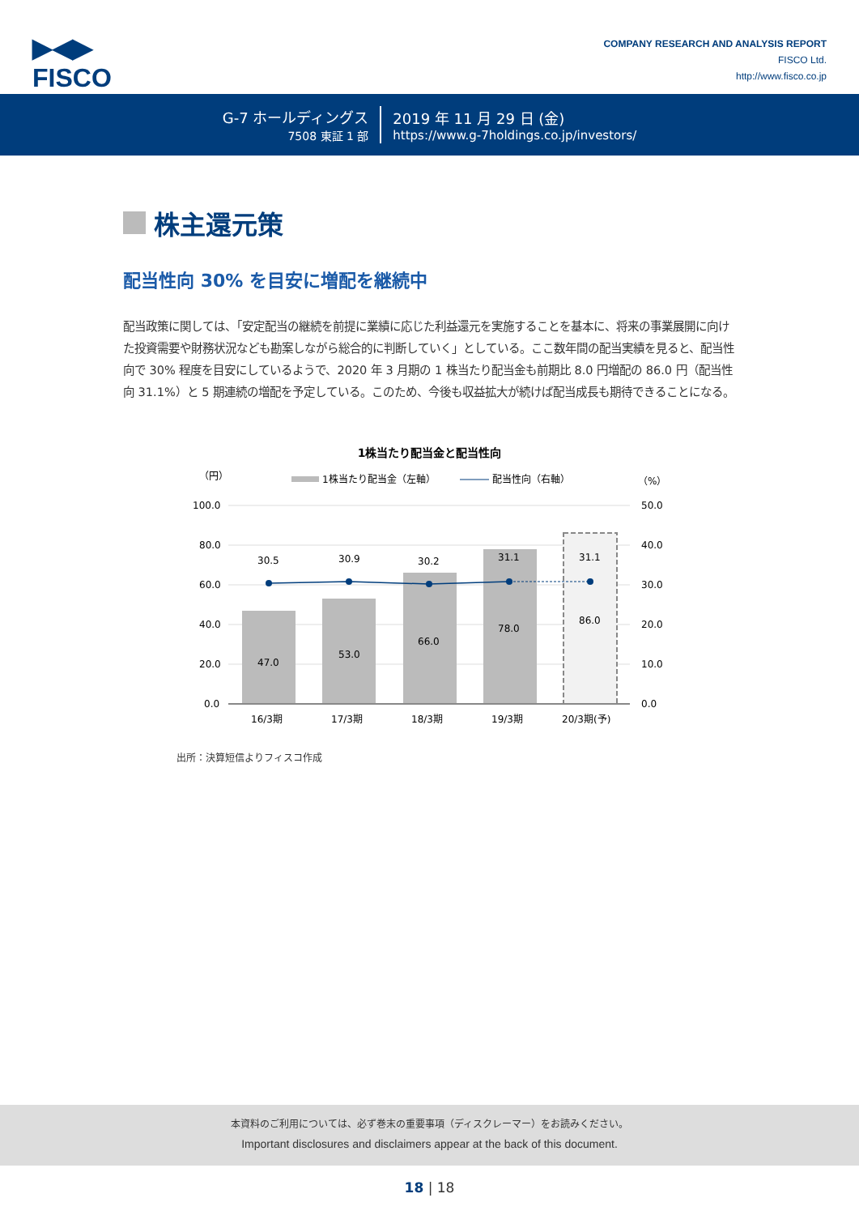▶◀▶
FISCO
COMPANY RESEARCH AND ANALYSIS REPORT
FISCO Ltd.
http://www.fisco.co.jp
G-7 ホールディングス
7508 東証 1 部
2019 年 11 月 29 日 (金)
https://www.g-7holdings.co.jp/investors/
株主還元策
配当性向 30% を目安に増配を継続中
配当政策に関しては、「安定配当の継続を前提に業績に応じた利益還元を実施することを基本に、将来の事業展開に向けた投資需要や財務状況なども勘案しながら総合的に判断していく」としている。ここ数年間の配当実績を見ると、配当性向で 30% 程度を目安にしているようで、2020 年 3 月期の 1 株当たり配当金も前期比 8.0 円増配の 86.0 円（配当性向 31.1%）と 5 期連続の増配を予定している。このため、今後も収益拡大が続けば配当成長も期待できることになる。
1株当たり配当金と配当性向
（円）
（%）
1株当たり配当金（左軸）
配当性向（右軸）
100.0
80.0
60.0
40.0
20.0
0.0
50.0
40.0
30.0
20.0
10.0
0.0
30.5
30.9
30.2
31.1
31.1
47.0
53.0
66.0
78.0
86.0
16/3期
17/3期
18/3期
19/3期
20/3期(予)
出所：決算短信よりフィスコ作成
本資料のご利用については、必ず巻末の重要事項（ディスクレーマー）をお読みください。
Important disclosures and disclaimers appear at the back of this document.
18 | 18